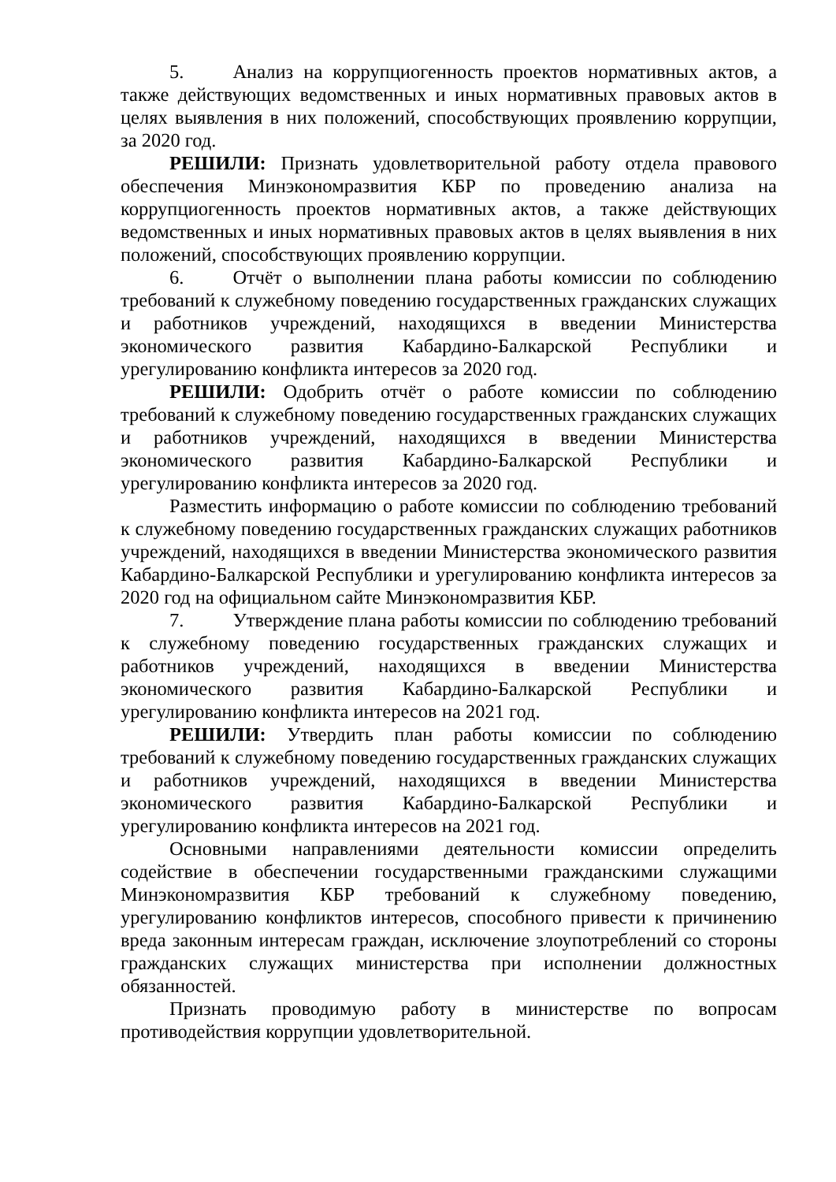5. Анализ на коррупциогенность проектов нормативных актов, а также действующих ведомственных и иных нормативных правовых актов в целях выявления в них положений, способствующих проявлению коррупции, за 2020 год.
РЕШИЛИ: Признать удовлетворительной работу отдела правового обеспечения Минэкономразвития КБР по проведению анализа на коррупциогенность проектов нормативных актов, а также действующих ведомственных и иных нормативных правовых актов в целях выявления в них положений, способствующих проявлению коррупции.
6. Отчёт о выполнении плана работы комиссии по соблюдению требований к служебному поведению государственных гражданских служащих и работников учреждений, находящихся в введении Министерства экономического развития Кабардино-Балкарской Республики и урегулированию конфликта интересов за 2020 год.
РЕШИЛИ: Одобрить отчёт о работе комиссии по соблюдению требований к служебному поведению государственных гражданских служащих и работников учреждений, находящихся в введении Министерства экономического развития Кабардино-Балкарской Республики и урегулированию конфликта интересов за 2020 год.
Разместить информацию о работе комиссии по соблюдению требований к служебному поведению государственных гражданских служащих работников учреждений, находящихся в введении Министерства экономического развития Кабардино-Балкарской Республики и урегулированию конфликта интересов за 2020 год на официальном сайте Минэкономразвития КБР.
7. Утверждение плана работы комиссии по соблюдению требований к служебному поведению государственных гражданских служащих и работников учреждений, находящихся в введении Министерства экономического развития Кабардино-Балкарской Республики и урегулированию конфликта интересов на 2021 год.
РЕШИЛИ: Утвердить план работы комиссии по соблюдению требований к служебному поведению государственных гражданских служащих и работников учреждений, находящихся в введении Министерства экономического развития Кабардино-Балкарской Республики и урегулированию конфликта интересов на 2021 год.
Основными направлениями деятельности комиссии определить содействие в обеспечении государственными гражданскими служащими Минэкономразвития КБР требований к служебному поведению, урегулированию конфликтов интересов, способного привести к причинению вреда законным интересам граждан, исключение злоупотреблений со стороны гражданских служащих министерства при исполнении должностных обязанностей.
Признать проводимую работу в министерстве по вопросам противодействия коррупции удовлетворительной.